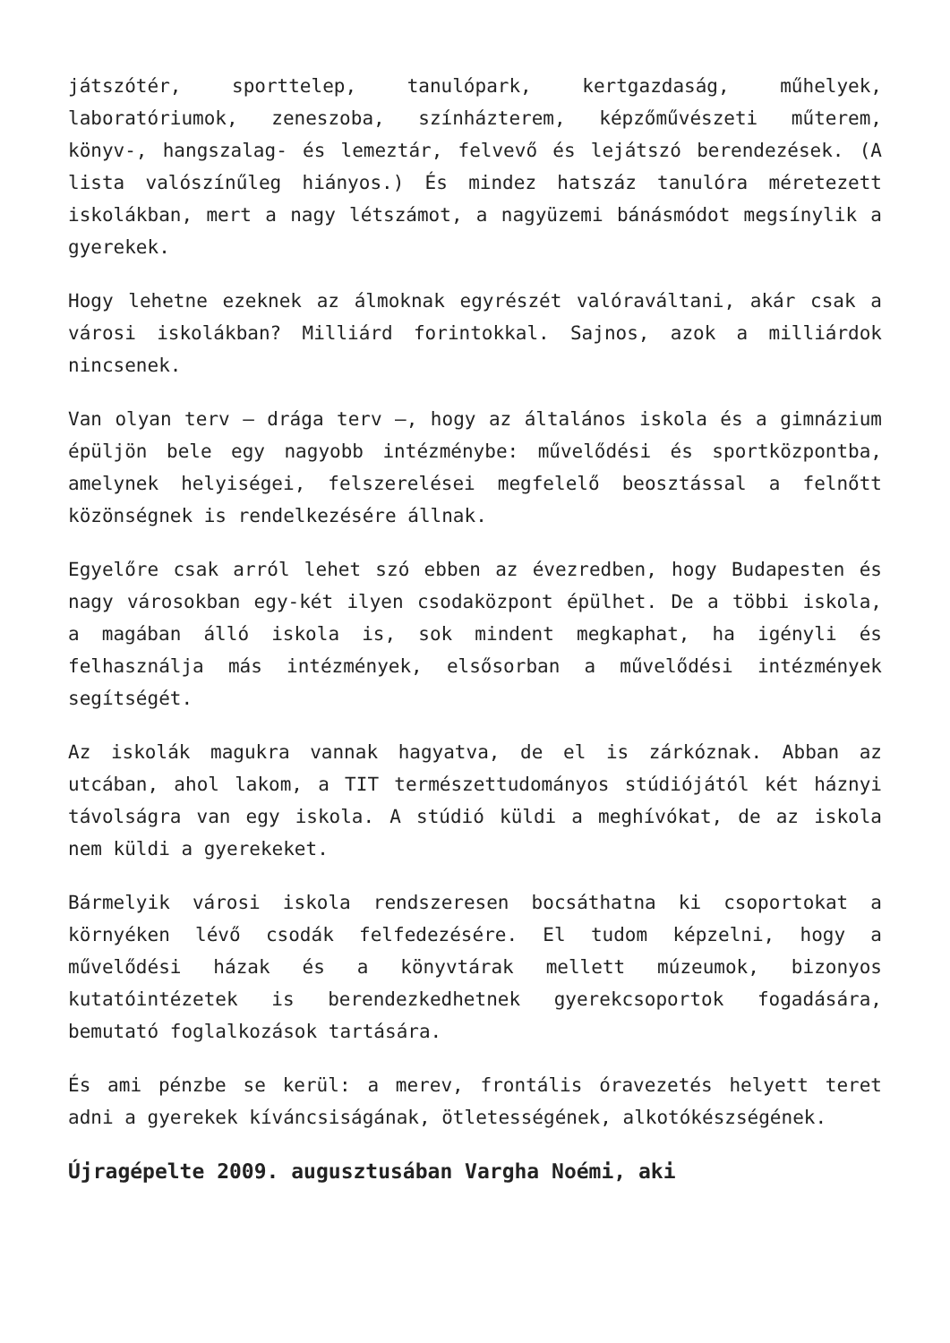játszótér, sporttelep, tanulópark, kertgazdaság, műhelyek, laboratóriumok, zeneszoba, színházterem, képzőművészeti műterem, könyv-, hangszalag- és lemeztár, felvevő és lejátszó berendezések. (A lista valószínűleg hiányos.) És mindez hatszáz tanulóra méretezett iskolákban, mert a nagy létszámot, a nagyüzemi bánásmódot megsínylik a gyerekek.
Hogy lehetne ezeknek az álmoknak egyrészét valóraváltani, akár csak a városi iskolákban? Milliárd forintokkal. Sajnos, azok a milliárdok nincsenek.
Van olyan terv – drága terv –, hogy az általános iskola és a gimnázium épüljön bele egy nagyobb intézménybe: művelődési és sportközpontba, amelynek helyiségei, felszerelései megfelelő beosztással a felnőtt közönségnek is rendelkezésére állnak.
Egyelőre csak arról lehet szó ebben az évezredben, hogy Budapesten és nagy városokban egy-két ilyen csodaközpont épülhet. De a többi iskola, a magában álló iskola is, sok mindent megkaphat, ha igényli és felhasználja más intézmények, elsősorban a művelődési intézmények segítségét.
Az iskolák magukra vannak hagyatva, de el is zárkóznak. Abban az utcában, ahol lakom, a TIT természettudományos stúdiójától két háznyi távolságra van egy iskola. A stúdió küldi a meghívókat, de az iskola nem küldi a gyerekeket.
Bármelyik városi iskola rendszeresen bocsáthatna ki csoportokat a környéken lévő csodák felfedezésére. El tudom képzelni, hogy a művelődési házak és a könyvtárak mellett múzeumok, bizonyos kutatóintézetek is berendezkedhetnek gyerekcsoportok fogadására, bemutató foglalkozások tartására.
És ami pénzbe se kerül: a merev, frontális óravezetés helyett teret adni a gyerekek kíváncsiságának, ötletességének, alkotókészségének.
Újragépelte 2009. augusztusában Vargha Noémi, aki